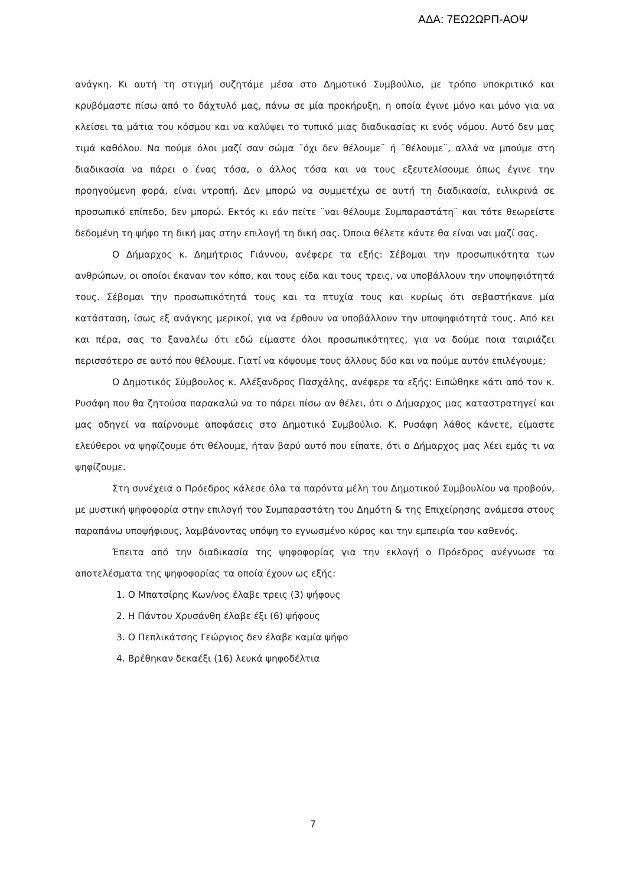ΑΔΑ: 7ΕΩ2ΩΡΠ-ΑΟΨ
ανάγκη. Κι αυτή τη στιγμή συζητάμε μέσα στο Δημοτικό Συμβούλιο, με τρόπο υποκριτικό και κρυβόμαστε πίσω από το δάχτυλό μας, πάνω σε μία προκήρυξη, η οποία έγινε μόνο και μόνο για να κλείσει τα μάτια του κόσμου και να καλύψει το τυπικό μιας διαδικασίας κι ενός νόμου. Αυτό δεν μας τιμά καθόλου. Να πούμε όλοι μαζί σαν σώμα ¨όχι δεν θέλουμε¨ ή ¨θέλουμε¨, αλλά να μπούμε στη διαδικασία να πάρει ο ένας τόσα, ο άλλος τόσα και να τους εξευτελίσουμε όπως έγινε την προηγούμενη φορά, είναι ντροπή. Δεν μπορώ να συμμετέχω σε αυτή τη διαδικασία, ειλικρινά σε προσωπικό επίπεδο, δεν μπορώ. Εκτός κι εάν πείτε ¨ναι θέλουμε Συμπαραστάτη¨ και τότε θεωρείστε δεδομένη τη ψήφο τη δική μας στην επιλογή τη δική σας. Όποια θέλετε κάντε θα είναι ναι μαζί σας.
Ο Δήμαρχος κ. Δημήτριος Γιάννου, ανέφερε τα εξής: Σέβομαι την προσωπικότητα των ανθρώπων, οι οποίοι έκαναν τον κόπο, και τους είδα και τους τρεις, να υποβάλλουν την υποψηφιότητά τους. Σέβομαι την προσωπικότητά τους και τα πτυχία τους και κυρίως ότι σεβαστήκανε μία κατάσταση, ίσως εξ ανάγκης μερικοί, για να έρθουν να υποβάλλουν την υποψηφιότητά τους. Από κει και πέρα, σας το ξαναλέω ότι εδώ είμαστε όλοι προσωπικότητες, για να δούμε ποια ταιριάζει περισσότερο σε αυτό που θέλουμε. Γιατί να κόψουμε τους άλλους δύο και να πούμε αυτόν επιλέγουμε;
Ο Δημοτικός Σύμβουλος κ. Αλέξανδρος Πασχάλης, ανέφερε τα εξής: Ειπώθηκε κάτι από τον κ. Ρυσάφη που θα ζητούσα παρακαλώ να το πάρει πίσω αν θέλει, ότι ο Δήμαρχος μας καταστρατηγεί και μας οδηγεί να παίρνουμε αποφάσεις στο Δημοτικό Συμβούλιο. Κ. Ρυσάφη λάθος κάνετε, είμαστε ελεύθεροι να ψηφίζουμε ότι θέλουμε, ήταν βαρύ αυτό που είπατε, ότι ο Δήμαρχος μας λέει εμάς τι να ψηφίζουμε.
Στη συνέχεια ο Πρόεδρος κάλεσε όλα τα παρόντα μέλη του Δημοτικού Συμβουλίου να προβούν, με μυστική ψηφοφορία στην επιλογή του Συμπαραστάτη του Δημότη & της Επιχείρησης ανάμεσα στους παραπάνω υποψήφιους, λαμβάνοντας υπόψη το εγνωσμένο κύρος και την εμπειρία του καθενός.
Έπειτα από την διαδικασία της ψηφοφορίας για την εκλογή ο Πρόεδρος ανέγνωσε τα αποτελέσματα της ψηφοφορίας τα οποία έχουν ως εξής:
1. Ο Μπατσίρης Κων/νος έλαβε τρεις (3) ψήφους
2. Η Πάντου Χρυσάνθη έλαβε έξι (6) ψήφους
3. Ο Πεπλικάτσης Γεώργιος δεν έλαβε καμία ψήφο
4. Βρέθηκαν δεκαέξι (16) λευκά ψηφοδέλτια
7